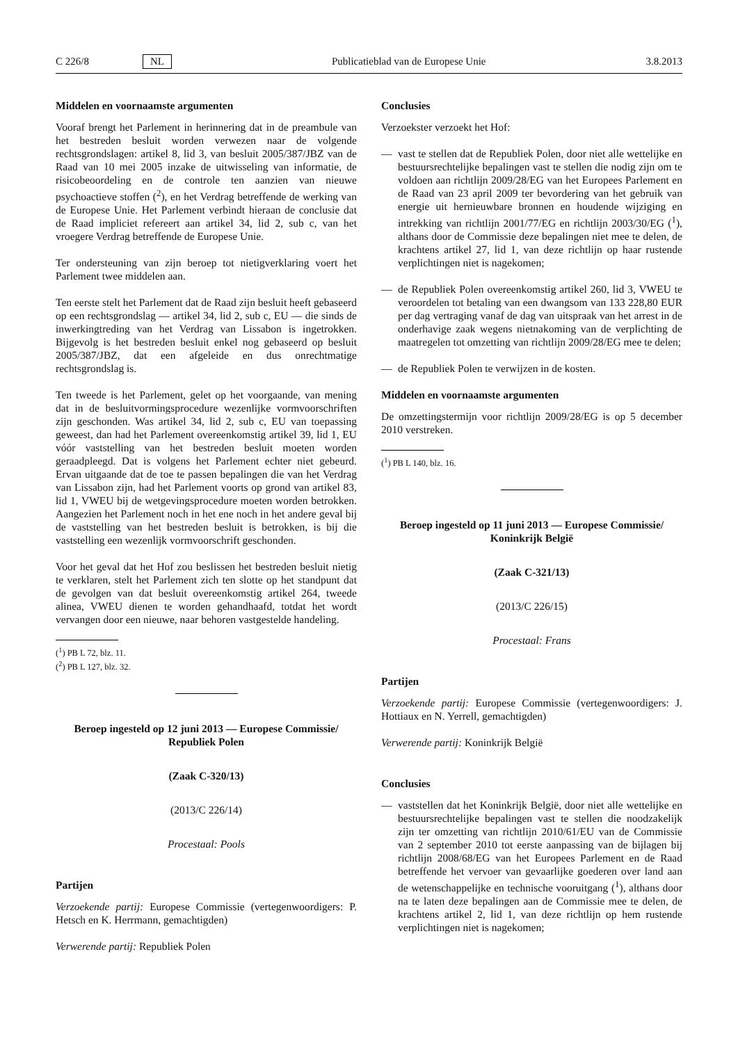C 226/8 NL Publicatieblad van de Europese Unie 3.8.2013
Middelen en voornaamste argumenten
Vooraf brengt het Parlement in herinnering dat in de preambule van het bestreden besluit worden verwezen naar de volgende rechtsgrondslagen: artikel 8, lid 3, van besluit 2005/387/JBZ van de Raad van 10 mei 2005 inzake de uitwisseling van informatie, de risicobeoordeling en de controle ten aanzien van nieuwe psychoactieve stoffen (<sup>2</sup>), en het Verdrag betreffende de werking van de Europese Unie. Het Parlement verbindt hieraan de conclusie dat de Raad impliciet refereert aan artikel 34, lid 2, sub c, van het vroegere Verdrag betreffende de Europese Unie.
Ter ondersteuning van zijn beroep tot nietigverklaring voert het Parlement twee middelen aan.
Ten eerste stelt het Parlement dat de Raad zijn besluit heeft gebaseerd op een rechtsgrondslag — artikel 34, lid 2, sub c, EU — die sinds de inwerkingtreding van het Verdrag van Lissabon is ingetrokken. Bijgevolg is het bestreden besluit enkel nog gebaseerd op besluit 2005/387/JBZ, dat een afgeleide en dus onrechtmatige rechtsgrondslag is.
Ten tweede is het Parlement, gelet op het voorgaande, van mening dat in de besluitvormingsprocedure wezenlijke vormvoorschriften zijn geschonden. Was artikel 34, lid 2, sub c, EU van toepassing geweest, dan had het Parlement overeenkomstig artikel 39, lid 1, EU vóór vaststelling van het bestreden besluit moeten worden geraadpleegd. Dat is volgens het Parlement echter niet gebeurd. Ervan uitgaande dat de toe te passen bepalingen die van het Verdrag van Lissabon zijn, had het Parlement voorts op grond van artikel 83, lid 1, VWEU bij de wetgevingsprocedure moeten worden betrokken. Aangezien het Parlement noch in het ene noch in het andere geval bij de vaststelling van het bestreden besluit is betrokken, is bij die vaststelling een wezenlijk vormvoorschrift geschonden.
Voor het geval dat het Hof zou beslissen het bestreden besluit nietig te verklaren, stelt het Parlement zich ten slotte op het standpunt dat de gevolgen van dat besluit overeenkomstig artikel 264, tweede alinea, VWEU dienen te worden gehandhaafd, totdat het wordt vervangen door een nieuwe, naar behoren vastgestelde handeling.
(<sup>1</sup>) PB L 72, blz. 11.
(<sup>2</sup>) PB L 127, blz. 32.
Beroep ingesteld op 12 juni 2013 — Europese Commissie/ Republiek Polen
(Zaak C-320/13)
(2013/C 226/14)
Procestaal: Pools
Partijen
Verzoekende partij: Europese Commissie (vertegenwoordigers: P. Hetsch en K. Herrmann, gemachtigden)
Verwerende partij: Republiek Polen
Conclusies
Verzoekster verzoekt het Hof:
— vast te stellen dat de Republiek Polen, door niet alle wettelijke en bestuursrechtelijke bepalingen vast te stellen die nodig zijn om te voldoen aan richtlijn 2009/28/EG van het Europees Parlement en de Raad van 23 april 2009 ter bevordering van het gebruik van energie uit hernieuwbare bronnen en houdende wijziging en intrekking van richtlijn 2001/77/EG en richtlijn 2003/30/EG (<sup>1</sup>), althans door de Commissie deze bepalingen niet mee te delen, de krachtens artikel 27, lid 1, van deze richtlijn op haar rustende verplichtingen niet is nagekomen;
— de Republiek Polen overeenkomstig artikel 260, lid 3, VWEU te veroordelen tot betaling van een dwangsom van 133 228,80 EUR per dag vertraging vanaf de dag van uitspraak van het arrest in de onderhavige zaak wegens nietnakoming van de verplichting de maatregelen tot omzetting van richtlijn 2009/28/EG mee te delen;
— de Republiek Polen te verwijzen in de kosten.
Middelen en voornaamste argumenten
De omzettingstermijn voor richtlijn 2009/28/EG is op 5 december 2010 verstreken.
(<sup>1</sup>) PB L 140, blz. 16.
Beroep ingesteld op 11 juni 2013 — Europese Commissie/ Koninkrijk België
(Zaak C-321/13)
(2013/C 226/15)
Procestaal: Frans
Partijen
Verzoekende partij: Europese Commissie (vertegenwoordigers: J. Hottiaux en N. Yerrell, gemachtigden)
Verwerende partij: Koninkrijk België
Conclusies
— vaststellen dat het Koninkrijk België, door niet alle wettelijke en bestuursrechtelijke bepalingen vast te stellen die noodzakelijk zijn ter omzetting van richtlijn 2010/61/EU van de Commissie van 2 september 2010 tot eerste aanpassing van de bijlagen bij richtlijn 2008/68/EG van het Europees Parlement en de Raad betreffende het vervoer van gevaarlijke goederen over land aan de wetenschappelijke en technische vooruitgang (<sup>1</sup>), althans door na te laten deze bepalingen aan de Commissie mee te delen, de krachtens artikel 2, lid 1, van deze richtlijn op hem rustende verplichtingen niet is nagekomen;